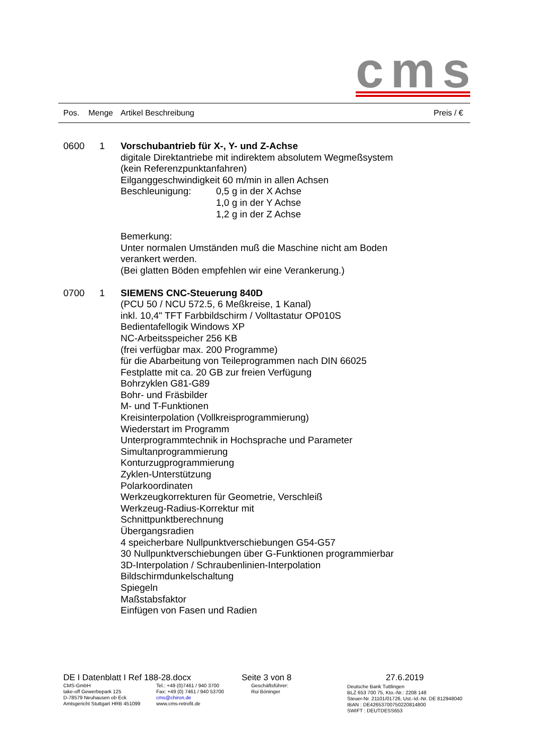cms
Pos. Menge Artikel Beschreibung Preis / €
0600 1 Vorschubantrieb für X-, Y- und Z-Achse
digitale Direktantriebe mit indirektem absolutem Wegmeßsystem
(kein Referenzpunktanfahren)
Eilganggeschwindigkeit 60 m/min in allen Achsen
Beschleunigung: 0,5 g in der X Achse
1,0 g in der Y Achse
1,2 g in der Z Achse
Bemerkung:
Unter normalen Umständen muß die Maschine nicht am Boden
verankert werden.
(Bei glatten Böden empfehlen wir eine Verankerung.)
0700 1 SIEMENS CNC-Steuerung 840D
(PCU 50 / NCU 572.5, 6 Meßkreise, 1 Kanal)
inkl. 10,4" TFT Farbbildschirm / Volltastatur OP010S
Bedientafellogik Windows XP
NC-Arbeitsspeicher 256 KB
(frei verfügbar max. 200 Programme)
für die Abarbeitung von Teileprogrammen nach DIN 66025
Festplatte mit ca. 20 GB zur freien Verfügung
Bohrzyklen G81-G89
Bohr- und Fräsbilder
M- und T-Funktionen
Kreisinterpolation (Vollkreisprogrammierung)
Wiederstart im Programm
Unterprogrammtechnik in Hochsprache und Parameter
Simultanprogrammierung
Konturzugprogrammierung
Zyklen-Unterstützung
Polarkoordinaten
Werkzeugkorrekturen für Geometrie, Verschleiß
Werkzeug-Radius-Korrektur mit
Schnittpunktberechnung
Übergangsradien
4 speicherbare Nullpunktverschiebungen G54-G57
30 Nullpunktverschiebungen über G-Funktionen programmierbar
3D-Interpolation / Schraubenlinien-Interpolation
Bildschirmdunkelschaltung
Spiegeln
Maßstabsfaktor
Einfügen von Fasen und Radien
DE I Datenblatt I Ref 188-28.docx
CMS-GmbH
take-off Gewerbepark 125
D-78579 Neuhausen ob Eck
Amtsgericht Stuttgart HRB 451099
Tel.: +49 (0)7461 / 940 3700
Fax: +49 (0) 7461 / 940 53700
cms@chiron.de
www.cms-retrofit.de
Seite 3 von 8
Geschäftsführer:
Rui Böninger
27.6.2019
Deutsche Bank Tuttlingen
BLZ 653 700 75, Kto.-Nr.: 2208 148
Steuer-Nr. 21101/01726, Ust.-Id.-Nr. DE 812948040
IBAN : DE42653700750220814800
SWIFT : DEUTDESS653